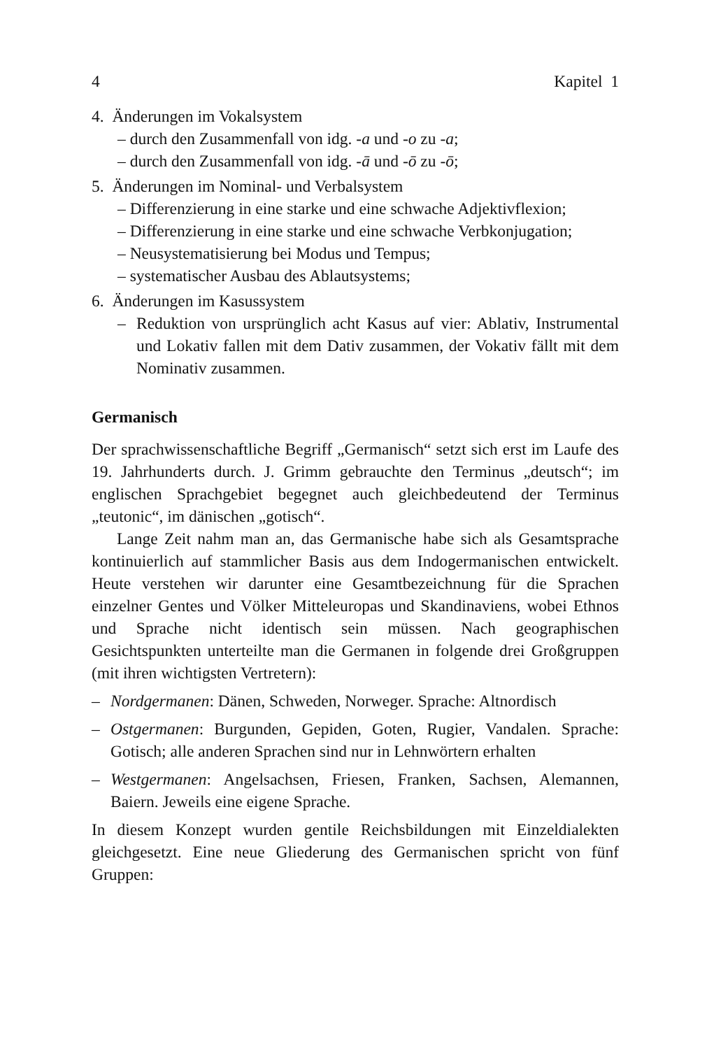4 Kapitel 1
4. Änderungen im Vokalsystem
– durch den Zusammenfall von idg. -a und -o zu -a;
– durch den Zusammenfall von idg. -ā und -ō zu -ō;
5. Änderungen im Nominal- und Verbalsystem
– Differenzierung in eine starke und eine schwache Adjektivflexion;
– Differenzierung in eine starke und eine schwache Verbkonjugation;
– Neusystematisierung bei Modus und Tempus;
– systematischer Ausbau des Ablautsystems;
6. Änderungen im Kasussystem
– Reduktion von ursprünglich acht Kasus auf vier: Ablativ, Instrumental und Lokativ fallen mit dem Dativ zusammen, der Vokativ fällt mit dem Nominativ zusammen.
Germanisch
Der sprachwissenschaftliche Begriff „Germanisch“ setzt sich erst im Laufe des 19. Jahrhunderts durch. J. Grimm gebrauchte den Terminus „deutsch“; im englischen Sprachgebiet begegnet auch gleichbedeutend der Terminus „teutonic“, im dänischen „gotisch“.
Lange Zeit nahm man an, das Germanische habe sich als Gesamtsprache kontinuierlich auf stammlicher Basis aus dem Indogermanischen entwickelt. Heute verstehen wir darunter eine Gesamtbezeichnung für die Sprachen einzelner Gentes und Völker Mitteleuropas und Skandinaviens, wobei Ethnos und Sprache nicht identisch sein müssen. Nach geographischen Gesichtspunkten unterteilte man die Germanen in folgende drei Großgruppen (mit ihren wichtigsten Vertretern):
– Nordgermanen: Dänen, Schweden, Norweger. Sprache: Altnordisch
– Ostgermanen: Burgunden, Gepiden, Goten, Rugier, Vandalen. Sprache: Gotisch; alle anderen Sprachen sind nur in Lehnwörtern erhalten
– Westgermanen: Angelsachsen, Friesen, Franken, Sachsen, Alemannen, Baiern. Jeweils eine eigene Sprache.
In diesem Konzept wurden gentile Reichsbildungen mit Einzeldialekten gleichgesetzt. Eine neue Gliederung des Germanischen spricht von fünf Gruppen: